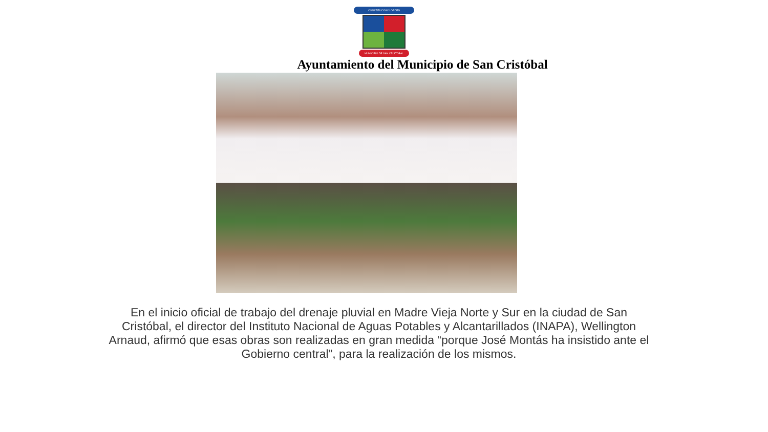CONSTITUCION Y ORDEN
MUNICIPIO DE SAN CRISTOBAL
Ayuntamiento del Municipio de San Cristóbal
En el inicio oficial de trabajo del drenaje pluvial en Madre Vieja Norte y Sur en la ciudad de San Cristóbal, el director del Instituto Nacional de Aguas Potables y Alcantarillados (INAPA), Wellington Arnaud, afirmó que esas obras son realizadas en gran medida “porque José Montás ha insistido ante el Gobierno central”, para la realización de los mismos.